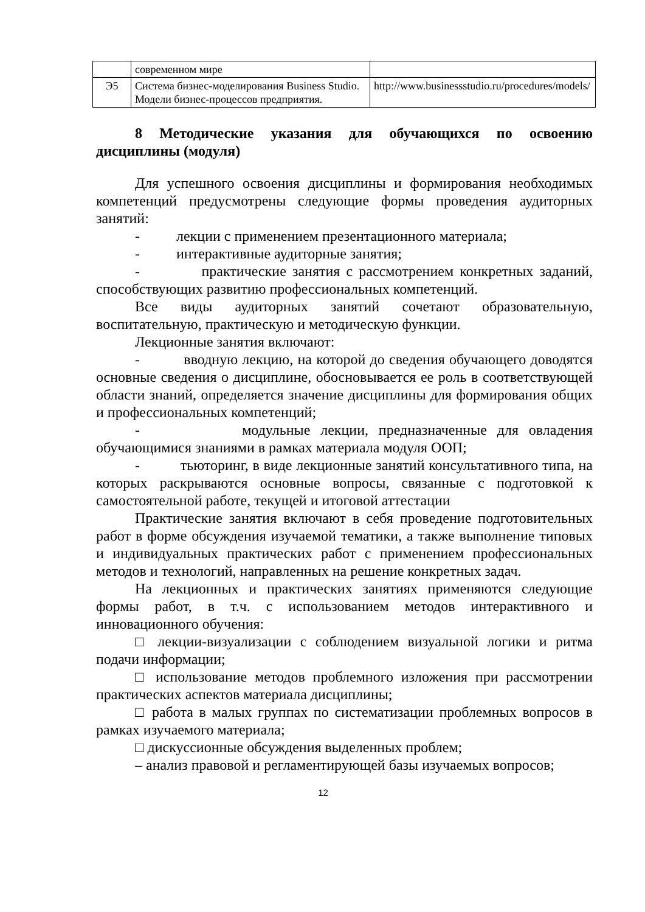| | современном мире | |
| Э5 | Система бизнес-моделирования Business Studio. Модели бизнес-процессов предприятия. | http://www.businessstudio.ru/procedures/models/ |
8 Методические указания для обучающихся по освоению дисциплины (модуля)
Для успешного освоения дисциплины и формирования необходимых компетенций предусмотрены следующие формы проведения аудиторных занятий:
- лекции с применением презентационного материала;
- интерактивные аудиторные занятия;
- практические занятия с рассмотрением конкретных заданий, способствующих развитию профессиональных компетенций.
Все виды аудиторных занятий сочетают образовательную, воспитательную, практическую и методическую функции.
Лекционные занятия включают:
- вводную лекцию, на которой до сведения обучающего доводятся основные сведения о дисциплине, обосновывается ее роль в соответствующей области знаний, определяется значение дисциплины для формирования общих и профессиональных компетенций;
- модульные лекции, предназначенные для овладения обучающимися знаниями в рамках материала модуля ООП;
- тьюторинг, в виде лекционные занятий консультативного типа, на которых раскрываются основные вопросы, связанные с подготовкой к самостоятельной работе, текущей и итоговой аттестации
Практические занятия включают в себя проведение подготовительных работ в форме обсуждения изучаемой тематики, а также выполнение типовых и индивидуальных практических работ с применением профессиональных методов и технологий, направленных на решение конкретных задач.
На лекционных и практических занятиях применяются следующие формы работ, в т.ч. с использованием методов интерактивного и инновационного обучения:
□ лекции-визуализации с соблюдением визуальной логики и ритма подачи информации;
□ использование методов проблемного изложения при рассмотрении практических аспектов материала дисциплины;
□ работа в малых группах по систематизации проблемных вопросов в рамках изучаемого материала;
□ дискуссионные обсуждения выделенных проблем;
– анализ правовой и регламентирующей базы изучаемых вопросов;
12